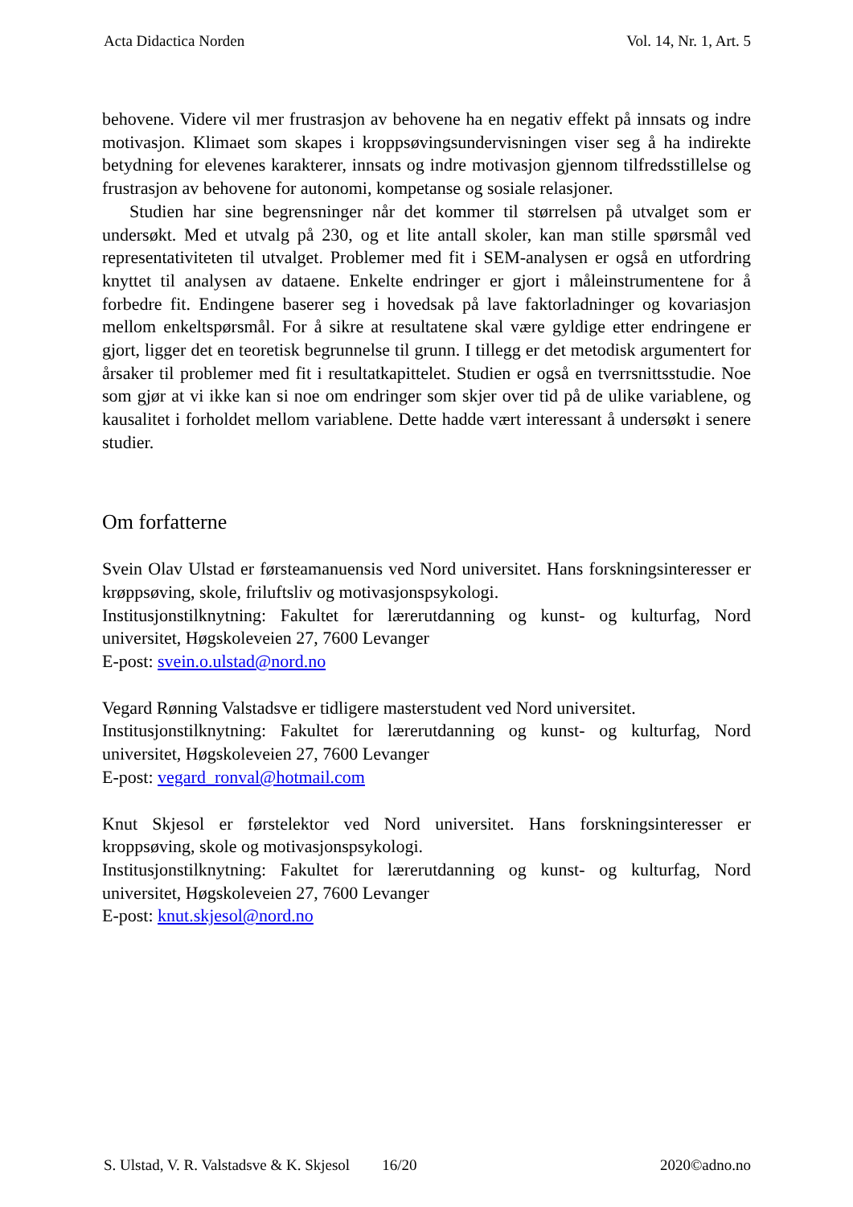Acta Didactica Norden Vol. 14, Nr. 1, Art. 5
behovene. Videre vil mer frustrasjon av behovene ha en negativ effekt på innsats og indre motivasjon. Klimaet som skapes i kroppsøvingsundervisningen viser seg å ha indirekte betydning for elevenes karakterer, innsats og indre motivasjon gjennom tilfredsstillelse og frustrasjon av behovene for autonomi, kompetanse og sosiale relasjoner.
Studien har sine begrensninger når det kommer til størrelsen på utvalget som er undersøkt. Med et utvalg på 230, og et lite antall skoler, kan man stille spørsmål ved representativiteten til utvalget. Problemer med fit i SEM-analysen er også en utfordring knyttet til analysen av dataene. Enkelte endringer er gjort i måleinstrumentene for å forbedre fit. Endingene baserer seg i hovedsak på lave faktorladninger og kovariasjon mellom enkeltspørsmål. For å sikre at resultatene skal være gyldige etter endringene er gjort, ligger det en teoretisk begrunnelse til grunn. I tillegg er det metodisk argumentert for årsaker til problemer med fit i resultatkapittelet. Studien er også en tverrsnittsstudie. Noe som gjør at vi ikke kan si noe om endringer som skjer over tid på de ulike variablene, og kausalitet i forholdet mellom variablene. Dette hadde vært interessant å undersøkt i senere studier.
Om forfatterne
Svein Olav Ulstad er førsteamanuensis ved Nord universitet. Hans forskningsinteresser er krøppsøving, skole, friluftsliv og motivasjonspsykologi.
Institusjonstilknytning: Fakultet for lærerutdanning og kunst- og kulturfag, Nord universitet, Høgskoleveien 27, 7600 Levanger
E-post: svein.o.ulstad@nord.no
Vegard Rønning Valstadsve er tidligere masterstudent ved Nord universitet.
Institusjonstilknytning: Fakultet for lærerutdanning og kunst- og kulturfag, Nord universitet, Høgskoleveien 27, 7600 Levanger
E-post: vegard_ronval@hotmail.com
Knut Skjesol er førstelektor ved Nord universitet. Hans forskningsinteresser er kroppsøving, skole og motivasjonspsykologi.
Institusjonstilknytning: Fakultet for lærerutdanning og kunst- og kulturfag, Nord universitet, Høgskoleveien 27, 7600 Levanger
E-post: knut.skjesol@nord.no
S. Ulstad, V. R. Valstadsve & K. Skjesol 16/20 2020©adno.no